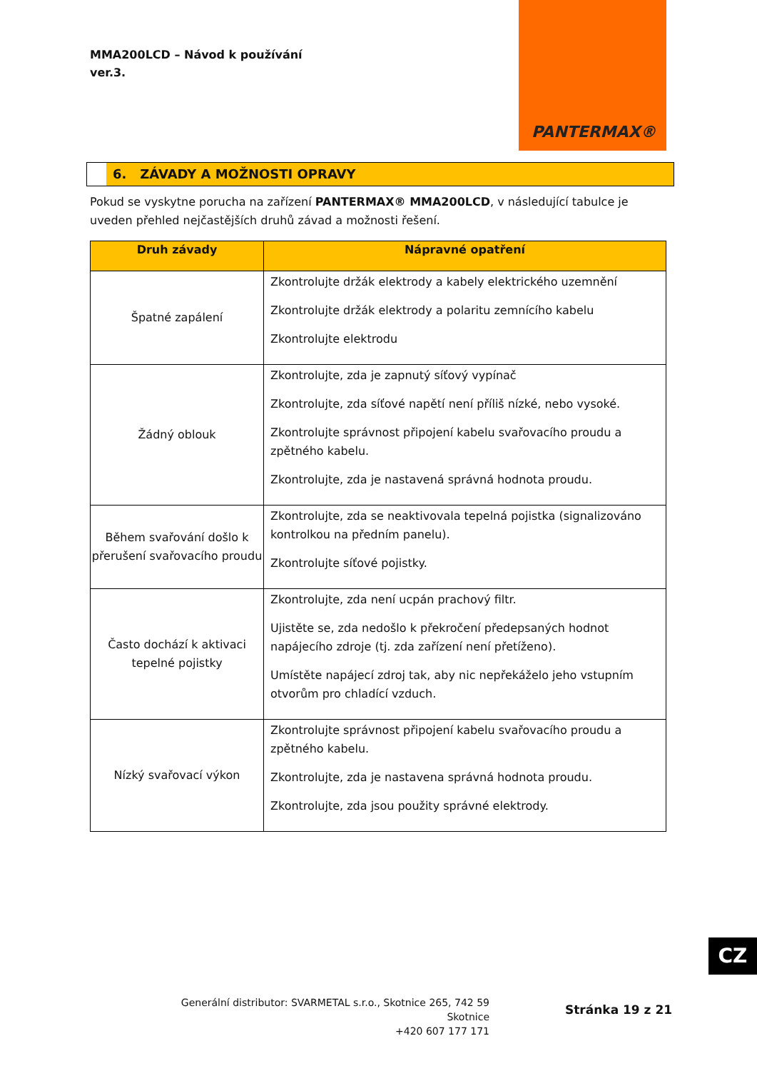MMA200LCD – Návod k používání
ver.3.
PANTERMAX®
6. ZÁVADY A MOŽNOSTI OPRAVY
Pokud se vyskytne porucha na zařízení PANTERMAX® MMA200LCD, v následující tabulce je uveden přehled nejčastějších druhů závad a možnosti řešení.
| Druh závady | Nápravné opatření |
| --- | --- |
| Špatné zapálení | Zkontrolujte držák elektrody a kabely elektrického uzemnění Zkontrolujte držák elektrody a polaritu zemnícího kabelu Zkontrolujte elektrodu |
| Žádný oblouk | Zkontrolujte, zda je zapnutý síťový vypínač Zkontrolujte, zda síťové napětí není příliš nízké, nebo vysoké. Zkontrolujte správnost připojení kabelu svařovacího proudu a zpětného kabelu. Zkontrolujte, zda je nastavená správná hodnota proudu. |
| Během svařování došlo k přerušení svařovacího proudu | Zkontrolujte, zda se neaktivovala tepelná pojistka (signalizováno kontrolkou na předním panelu). Zkontrolujte síťové pojistky. |
| Často dochází k aktivaci tepelné pojistky | Zkontrolujte, zda není ucpán prachový filtr. Ujistěte se, zda nedošlo k překročení předepsaných hodnot napájecího zdroje (tj. zda zařízení není přetíženo). Umístěte napájecí zdroj tak, aby nic nepřekáželo jeho vstupním otvorům pro chladící vzduch. |
| Nízký svařovací výkon | Zkontrolujte správnost připojení kabelu svařovacího proudu a zpětného kabelu. Zkontrolujte, zda je nastavena správná hodnota proudu. Zkontrolujte, zda jsou použity správné elektrody. |
CZ
Generální distributor: SVARMETAL s.r.o., Skotnice 265, 742 59 Skotnice
+420 607 177 171
Stránka 19 z 21